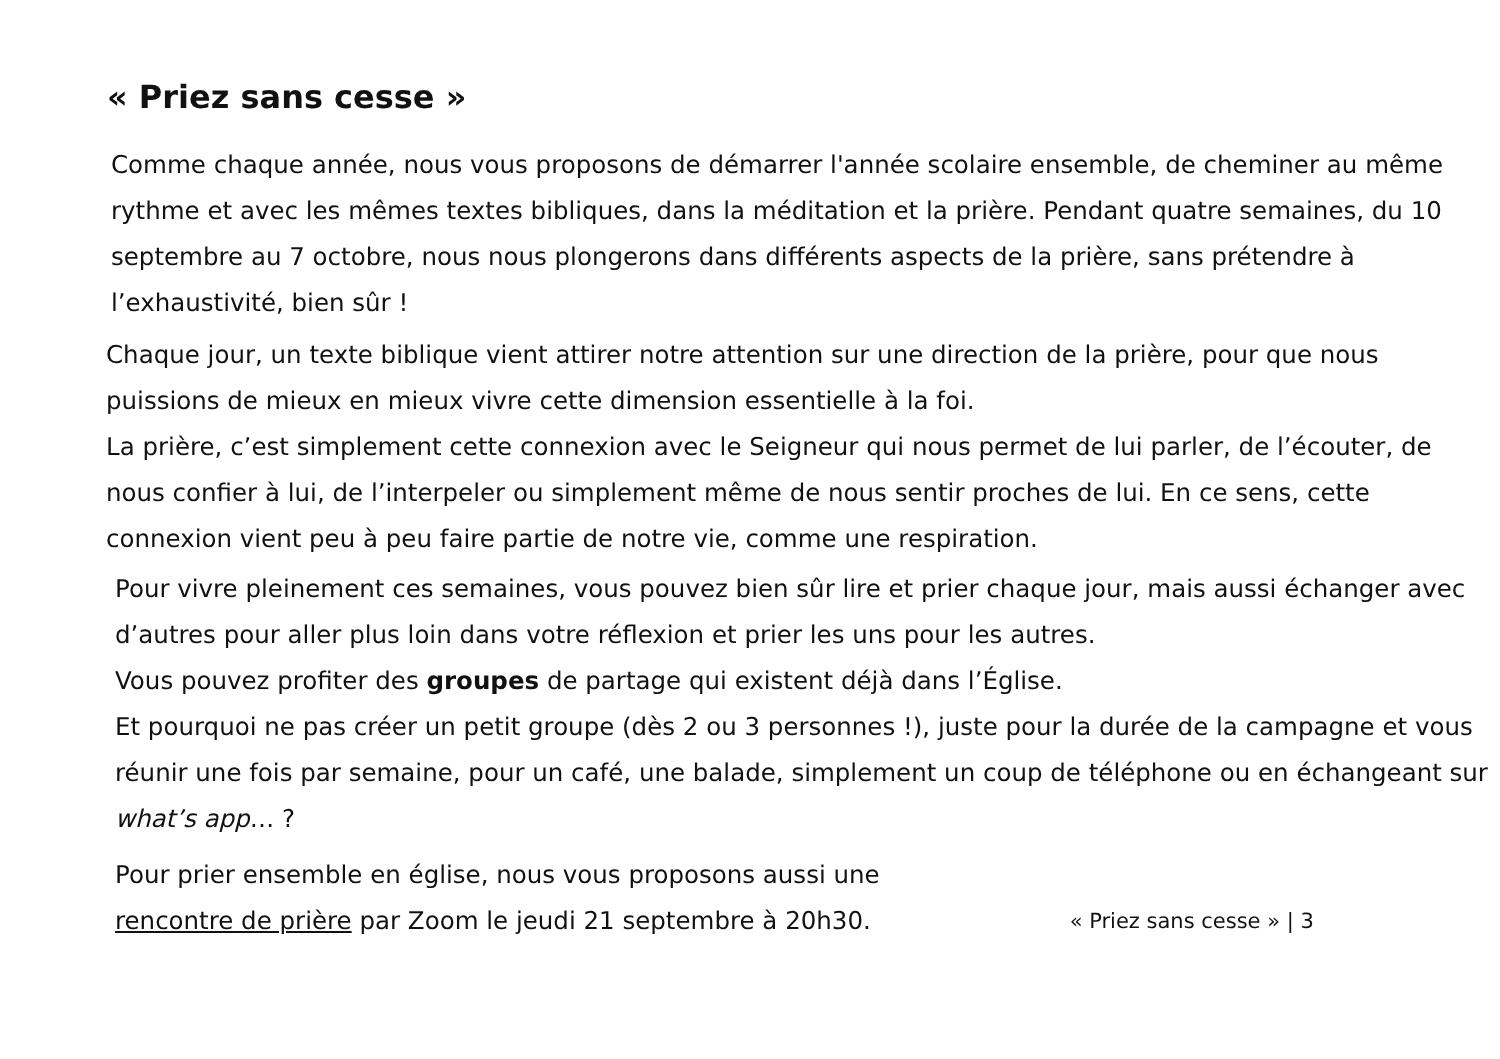« Priez sans cesse »
Comme chaque année, nous vous proposons de démarrer l'année scolaire ensemble, de cheminer au même rythme et avec les mêmes textes bibliques, dans la méditation et la prière. Pendant quatre semaines, du 10 septembre au 7 octobre, nous nous plongerons dans différents aspects de la prière, sans prétendre à l’exhaustivité, bien sûr !
Chaque jour, un texte biblique vient attirer notre attention sur une direction de la prière, pour que nous puissions de mieux en mieux vivre cette dimension essentielle à la foi.
La prière, c’est simplement cette connexion avec le Seigneur qui nous permet de lui parler, de l’écouter, de nous confier à lui, de l’interpeler ou simplement même de nous sentir proches de lui. En ce sens, cette connexion vient peu à peu faire partie de notre vie, comme une respiration.
Pour vivre pleinement ces semaines, vous pouvez bien sûr lire et prier chaque jour, mais aussi échanger avec d’autres pour aller plus loin dans votre réflexion et prier les uns pour les autres.
Vous pouvez profiter des groupes de partage qui existent déjà dans l’Église.
Et pourquoi ne pas créer un petit groupe (dès 2 ou 3 personnes !), juste pour la durée de la campagne et vous réunir une fois par semaine, pour un café, une balade, simplement un coup de téléphone ou en échangeant sur what’s app… ?
Pour prier ensemble en église, nous vous proposons aussi une
rencontre de prière par Zoom le jeudi 21 septembre à 20h30.
« Priez sans cesse » | 3